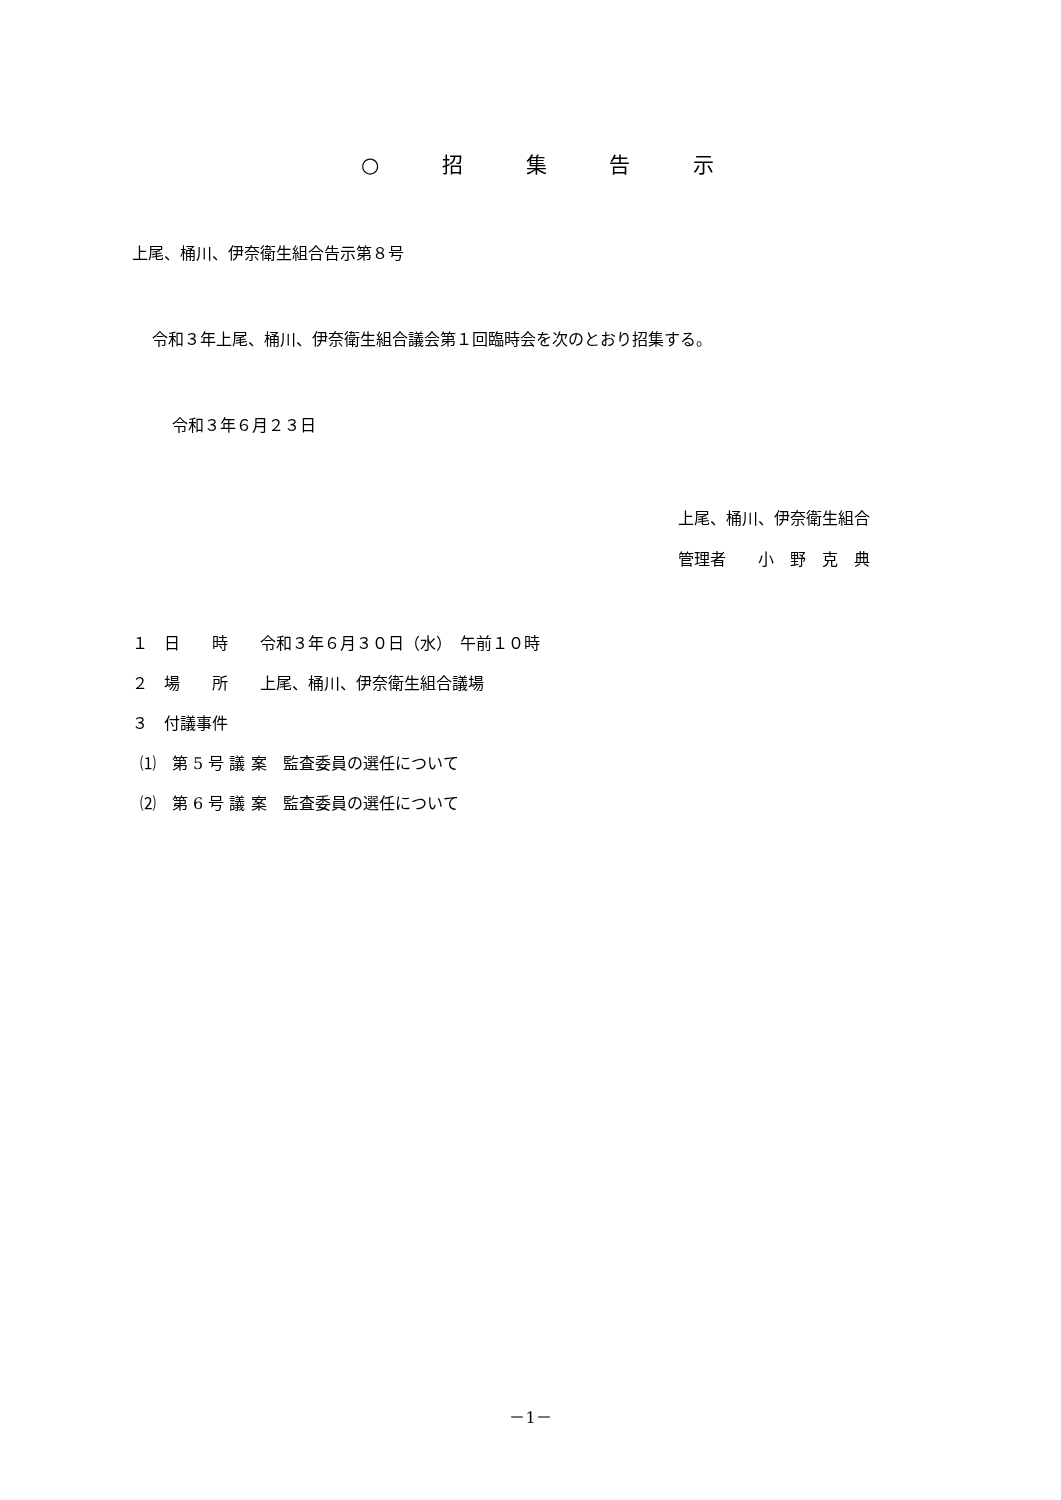○ 招 集 告 示
上尾、桶川、伊奈衛生組合告示第８号
令和３年上尾、桶川、伊奈衛生組合議会第１回臨時会を次のとおり招集する。
令和３年６月２３日
上尾、桶川、伊奈衛生組合
管理者　　小　野　克　典
１　日　　時　　令和３年６月３０日（水）　午前１０時
２　場　　所　　上尾、桶川、伊奈衛生組合議場
３　付議事件
⑴　第 5 号 議 案　監査委員の選任について
⑵　第 6 号 議 案　監査委員の選任について
－1－